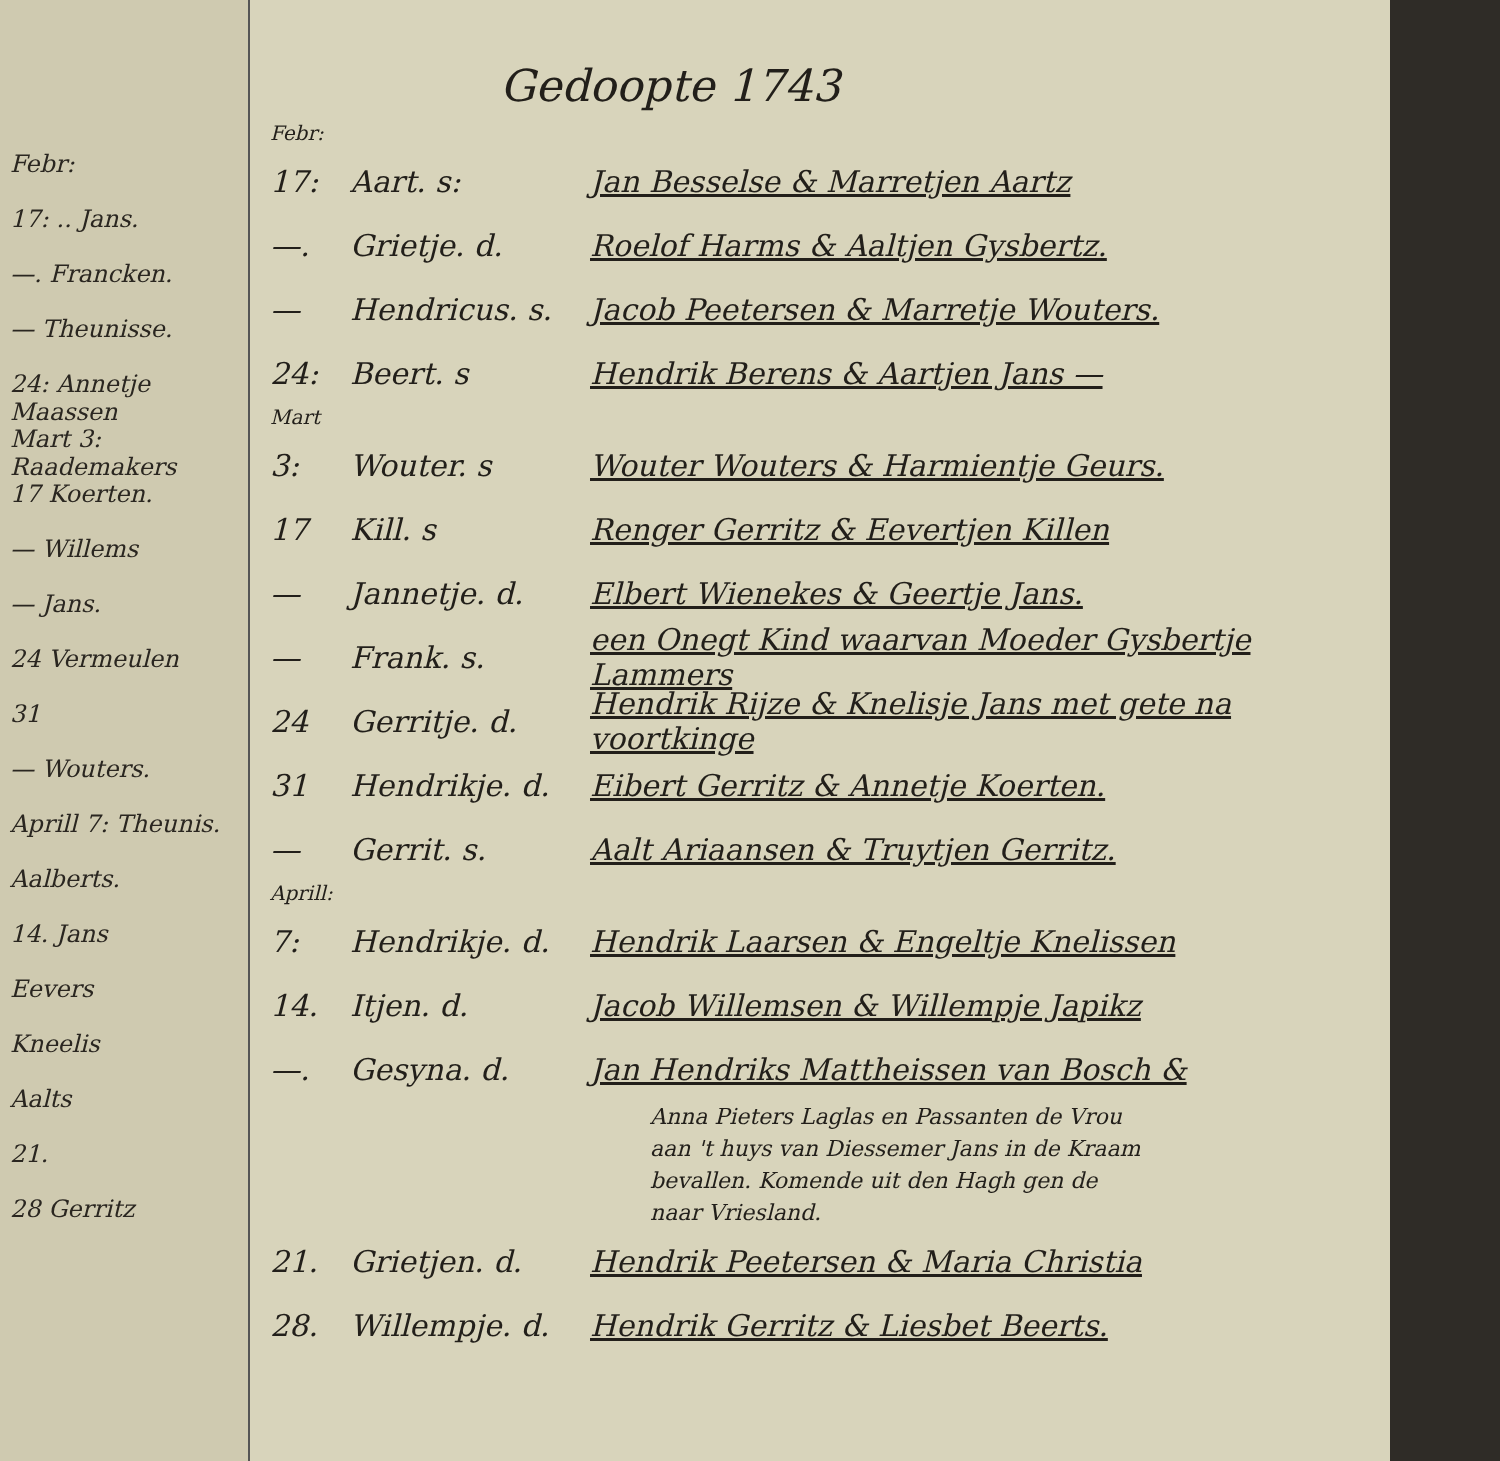Febr:
17: .. Jans.
—. Francken.
— Theunisse.
24: Annetje Maassen
Mart 3: Raademakers
17 Koerten.
— Willems
— Jans.
24 Vermeulen
31
— Wouters.
Aprill 7: Theunis.
Aalberts.
14. Jans
Eevers
Kneelis
Aalts
21.
28 Gerritz
Gedoopte 1743
Febr:
17: Aart. s: Jan Besselse & Marretjen Aartz
—. Grietje. d. Roelof Harms & Aaltjen Gysbertz.
— Hendricus. s. Jacob Peetersen & Marretje Wouters.
24: Beert. s Hendrik Berens & Aartjen Jans —
Mart
3: Wouter. s Wouter Wouters & Harmientje Geurs.
17 Kill. s Renger Gerritz & Eevertjen Killen
— Jannetje. d. Elbert Wienekes & Geertje Jans.
— Frank. s. een Onegt Kind waarvan Moeder Gysbertje Lammers
24 Gerritje. d. Hendrik Rijze & Knelisje Jans met gete na voortkinge
31 Hendrikje. d. Eibert Gerritz & Annetje Koerten.
— Gerrit. s. Aalt Ariaansen & Truytjen Gerritz.
Aprill:
7: Hendrikje. d. Hendrik Laarsen & Engeltje Knelissen
14. Itjen. d. Jacob Willemsen & Willempje Japikz
—. Gesyna. d. Jan Hendriks Mattheissen van Bosch &
Anna Pieters Laglas en Passanten de Vrou
aan 't huys van Diessemer Jans in de Kraam
bevallen. Komende uit den Hagh gen de
naar Vriesland.
21. Grietjen. d. Hendrik Peetersen & Maria Christia
28. Willempje. d. Hendrik Gerritz & Liesbet Beerts.